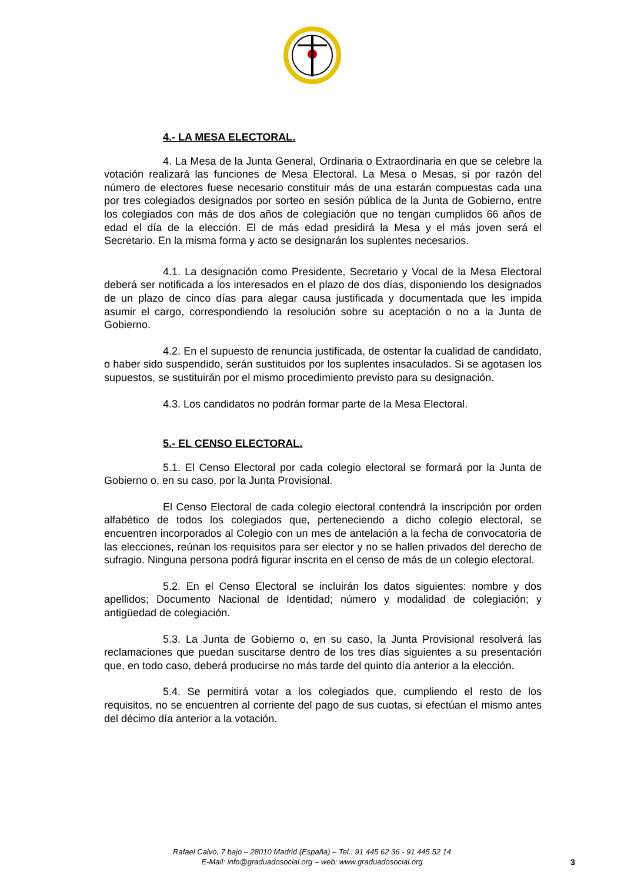4.- LA MESA ELECTORAL.
4. La Mesa de la Junta General, Ordinaria o Extraordinaria en que se celebre la votación realizará las funciones de Mesa Electoral. La Mesa o Mesas, si por razón del número de electores fuese necesario constituir más de una estarán compuestas cada una por tres colegiados designados por sorteo en sesión pública de la Junta de Gobierno, entre los colegiados con más de dos años de colegiación que no tengan cumplidos 66 años de edad el día de la elección. El de más edad presidirá la Mesa y el más joven será el Secretario. En la misma forma y acto se designarán los suplentes necesarios.
4.1. La designación como Presidente, Secretario y Vocal de la Mesa Electoral deberá ser notificada a los interesados en el plazo de dos días, disponiendo los designados de un plazo de cinco días para alegar causa justificada y documentada que les impida asumir el cargo, correspondiendo la resolución sobre su aceptación o no a la Junta de Gobierno.
4.2. En el supuesto de renuncia justificada, de ostentar la cualidad de candidato, o haber sido suspendido, serán sustituidos por los suplentes insaculados. Si se agotasen los supuestos, se sustituirán por el mismo procedimiento previsto para su designación.
4.3. Los candidatos no podrán formar parte de la Mesa Electoral.
5.- EL CENSO ELECTORAL.
5.1. El Censo Electoral por cada colegio electoral se formará por la Junta de Gobierno o, en su caso, por la Junta Provisional.
El Censo Electoral de cada colegio electoral contendrá la inscripción por orden alfabético de todos los colegiados que, perteneciendo a dicho colegio electoral, se encuentren incorporados al Colegio con un mes de antelación a la fecha de convocatoria de las elecciones, reúnan los requisitos para ser elector y no se hallen privados del derecho de sufragio. Ninguna persona podrá figurar inscrita en el censo de más de un colegio electoral.
5.2. En el Censo Electoral se incluirán los datos siguientes: nombre y dos apellidos; Documento Nacional de Identidad; número y modalidad de colegiación; y antigüedad de colegiación.
5.3. La Junta de Gobierno o, en su caso, la Junta Provisional resolverá las reclamaciones que puedan suscitarse dentro de los tres días siguientes a su presentación que, en todo caso, deberá producirse no más tarde del quinto día anterior a la elección.
5.4. Se permitirá votar a los colegiados que, cumpliendo el resto de los requisitos, no se encuentren al corriente del pago de sus cuotas, si efectúan el mismo antes del décimo día anterior a la votación.
Rafael Calvo, 7 bajo – 28010 Madrid (España) – Tel.: 91 445 62 36 - 91 445 52 14
E-Mail: info@graduadosocial.org – web: www.graduadosocial.org
3